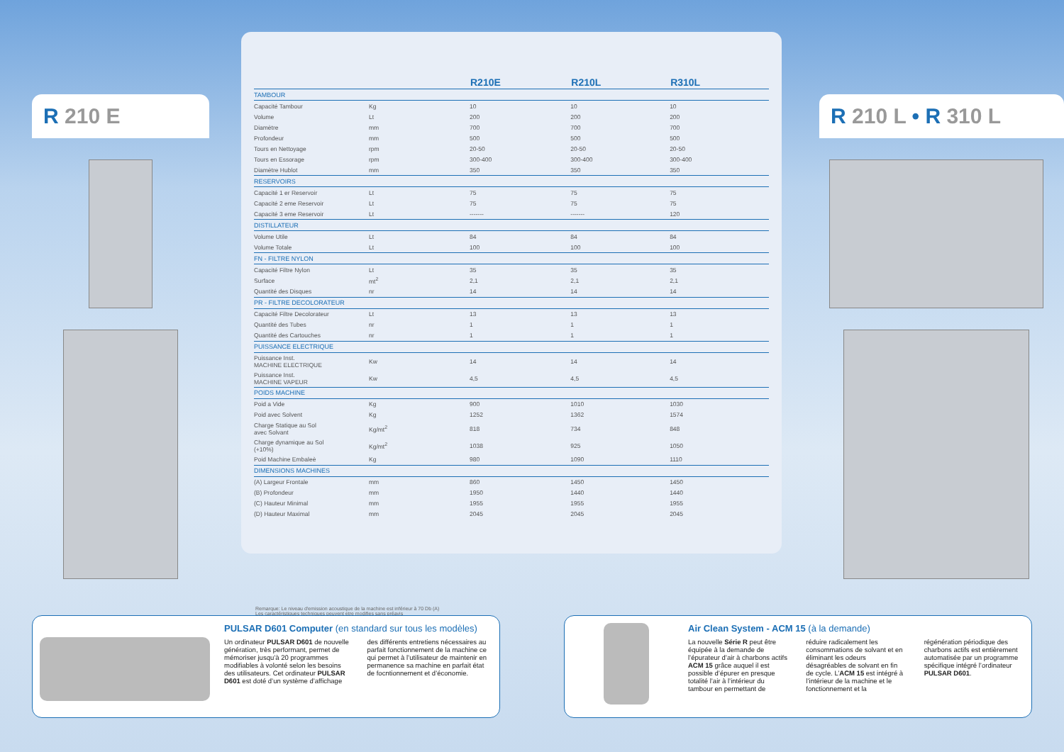R 210 E
| | | R210E | R210L | R310L |
| --- | --- | --- | --- | --- |
| TAMBOUR | | | | |
| Capacité Tambour | Kg | 10 | 10 | 10 |
| Volume | Lt | 200 | 200 | 200 |
| Diamètre | mm | 700 | 700 | 700 |
| Profondeur | mm | 500 | 500 | 500 |
| Tours en Nettoyage | rpm | 20-50 | 20-50 | 20-50 |
| Tours en Essorage | rpm | 300-400 | 300-400 | 300-400 |
| Diamètre Hublot | mm | 350 | 350 | 350 |
| RESERVOIRS | | | | |
| Capacité 1 er Reservoir | Lt | 75 | 75 | 75 |
| Capacité 2 eme Reservoir | Lt | 75 | 75 | 75 |
| Capacité 3 eme Reservoir | Lt | ------- | ------- | 120 |
| DISTILLATEUR | | | | |
| Volume Utile | Lt | 84 | 84 | 84 |
| Volume Totale | Lt | 100 | 100 | 100 |
| FN - FILTRE NYLON | | | | |
| Capacité Filtre Nylon | Lt | 35 | 35 | 35 |
| Surface | mt<sup>2</sup> | 2,1 | 2,1 | 2,1 |
| Quantité des Disques | nr | 14 | 14 | 14 |
| PR - FILTRE DECOLORATEUR | | | | |
| Capacité Filtre Decolorateur | Lt | 13 | 13 | 13 |
| Quantité des Tubes | nr | 1 | 1 | 1 |
| Quantité des Cartouches | nr | 1 | 1 | 1 |
| PUISSANCE ELECTRIQUE | | | | |
| Puissance Inst. MACHINE ELECTRIQUE | Kw | 14 | 14 | 14 |
| Puissance Inst. MACHINE VAPEUR | Kw | 4,5 | 4,5 | 4,5 |
| POIDS MACHINE | | | | |
| Poid a Vide | Kg | 900 | 1010 | 1030 |
| Poid avec Solvent | Kg | 1252 | 1362 | 1574 |
| Charge Statique au Sol avec Solvant | Kg/mt<sup>2</sup> | 818 | 734 | 848 |
| Charge dynamique au Sol (+10%) | Kg/mt<sup>2</sup> | 1038 | 925 | 1050 |
| Poid Machine Embaleè | Kg | 980 | 1090 | 1110 |
| DIMENSIONS MACHINES | | | | |
| (A) Largeur Frontale | mm | 860 | 1450 | 1450 |
| (B) Profondeur | mm | 1950 | 1440 | 1440 |
| (C) Hauteur Minimal | mm | 1955 | 1955 | 1955 |
| (D) Hauteur Maximal | mm | 2045 | 2045 | 2045 |
R 210 L • R 310 L
Remarque: Le niveau d'emission acoustique de la machine est inférieur à 70 Db (A)
Les caractéristiques techniques peuvent etre modifies sans préavis
PULSAR D601 Computer (en standard sur tous les modèles)
Un ordinateur PULSAR D601 de nouvelle génération, très performant, permet de mémoriser jusqu’à 20 programmes modifiables à volonté selon les besoins des utilisateurs. Cet ordinateur PULSAR D601 est doté d’un système d’affichage des différents entretiens nécessaires au parfait fonctionnement de la machine ce qui permet à l’utilisateur de maintenir en permanence sa machine en parfait état de focntionnement et d’économie.
Air Clean System - ACM 15 (à la demande)
La nouvelle Série R peut être équipée à la demande de l’épurateur d’air à charbons actifs ACM 15 grâce auquel il est possible d’épurer en presque totalité l’air à l’intérieur du tambour en permettant de réduire radicalement les consommations de solvant et en éliminant les odeurs désagréables de solvant en fin de cycle. L’ACM 15 est intégré à l’intérieur de la machine et le fonctionnement et la régénération périodique des charbons actifs est entièrement automatisée par un programme spécifique intégré l’ordinateur PULSAR D601.